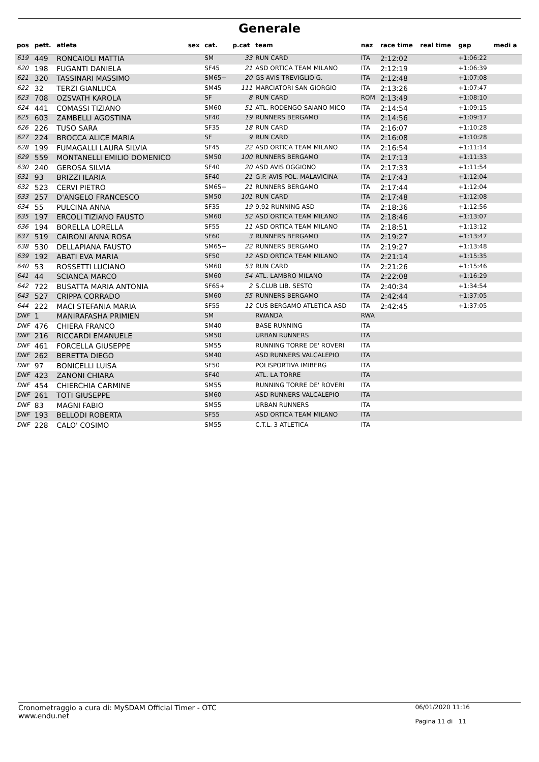Generale
| pos | pett. | atleta | sex | cat. | p.cat | team | naz | race time | real time | gap | medi a |
| --- | --- | --- | --- | --- | --- | --- | --- | --- | --- | --- | --- |
| 619 | 449 | RONCAIOLI MATTIA | | SM | 33 | RUN CARD | ITA | 2:12:02 | | +1:06:22 | |
| 620 | 198 | FUGANTI DANIELA | | SF45 | 21 | ASD ORTICA TEAM MILANO | ITA | 2:12:19 | | +1:06:39 | |
| 621 | 320 | TASSINARI MASSIMO | | SM65+ | 20 | GS AVIS TREVIGLIO G. | ITA | 2:12:48 | | +1:07:08 | |
| 622 | 32 | TERZI GIANLUCA | | SM45 | 111 | MARCIATORI SAN GIORGIO | ITA | 2:13:26 | | +1:07:47 | |
| 623 | 708 | OZSVATH KAROLA | | SF | 8 | RUN CARD | ROM | 2:13:49 | | +1:08:10 | |
| 624 | 441 | COMASSI TIZIANO | | SM60 | 51 | ATL. RODENGO SAIANO MICO | ITA | 2:14:54 | | +1:09:15 | |
| 625 | 603 | ZAMBELLI AGOSTINA | | SF40 | 19 | RUNNERS BERGAMO | ITA | 2:14:56 | | +1:09:17 | |
| 626 | 226 | TUSO SARA | | SF35 | 18 | RUN CARD | ITA | 2:16:07 | | +1:10:28 | |
| 627 | 224 | BROCCA ALICE MARIA | | SF | 9 | RUN CARD | ITA | 2:16:08 | | +1:10:28 | |
| 628 | 199 | FUMAGALLI LAURA SILVIA | | SF45 | 22 | ASD ORTICA TEAM MILANO | ITA | 2:16:54 | | +1:11:14 | |
| 629 | 559 | MONTANELLI EMILIO DOMENICO | | SM50 | 100 | RUNNERS BERGAMO | ITA | 2:17:13 | | +1:11:33 | |
| 630 | 240 | GEROSA SILVIA | | SF40 | 20 | ASD AVIS OGGIONO | ITA | 2:17:33 | | +1:11:54 | |
| 631 | 93 | BRIZZI ILARIA | | SF40 | 21 | G.P. AVIS POL. MALAVICINA | ITA | 2:17:43 | | +1:12:04 | |
| 632 | 523 | CERVI PIETRO | | SM65+ | 21 | RUNNERS BERGAMO | ITA | 2:17:44 | | +1:12:04 | |
| 633 | 257 | D'ANGELO FRANCESCO | | SM50 | 101 | RUN CARD | ITA | 2:17:48 | | +1:12:08 | |
| 634 | 55 | PULCINA ANNA | | SF35 | 19 | 9,92 RUNNING ASD | ITA | 2:18:36 | | +1:12:56 | |
| 635 | 197 | ERCOLI TIZIANO FAUSTO | | SM60 | 52 | ASD ORTICA TEAM MILANO | ITA | 2:18:46 | | +1:13:07 | |
| 636 | 194 | BORELLA LORELLA | | SF55 | 11 | ASD ORTICA TEAM MILANO | ITA | 2:18:51 | | +1:13:12 | |
| 637 | 519 | CAIRONI ANNA ROSA | | SF60 | 3 | RUNNERS BERGAMO | ITA | 2:19:27 | | +1:13:47 | |
| 638 | 530 | DELLAPIANA FAUSTO | | SM65+ | 22 | RUNNERS BERGAMO | ITA | 2:19:27 | | +1:13:48 | |
| 639 | 192 | ABATI EVA MARIA | | SF50 | 12 | ASD ORTICA TEAM MILANO | ITA | 2:21:14 | | +1:15:35 | |
| 640 | 53 | ROSSETTI LUCIANO | | SM60 | 53 | RUN CARD | ITA | 2:21:26 | | +1:15:46 | |
| 641 | 44 | SCIANCA MARCO | | SM60 | 54 | ATL. LAMBRO MILANO | ITA | 2:22:08 | | +1:16:29 | |
| 642 | 722 | BUSATTA MARIA ANTONIA | | SF65+ | 2 | S.CLUB LIB. SESTO | ITA | 2:40:34 | | +1:34:54 | |
| 643 | 527 | CRIPPA CORRADO | | SM60 | 55 | RUNNERS BERGAMO | ITA | 2:42:44 | | +1:37:05 | |
| 644 | 222 | MACI STEFANIA MARIA | | SF55 | 12 | CUS BERGAMO ATLETICA ASD | ITA | 2:42:45 | | +1:37:05 | |
| DNF | 1 | MANIRAFASHA PRIMIEN | | SM | | RWANDA | RWA | | | | |
| DNF | 476 | CHIERA FRANCO | | SM40 | | BASE RUNNING | ITA | | | | |
| DNF | 216 | RICCARDI EMANUELE | | SM50 | | URBAN RUNNERS | ITA | | | | |
| DNF | 461 | FORCELLA GIUSEPPE | | SM55 | | RUNNING TORRE DE' ROVERI | ITA | | | | |
| DNF | 262 | BERETTA DIEGO | | SM40 | | ASD RUNNERS VALCALEPIO | ITA | | | | |
| DNF | 97 | BONICELLI LUISA | | SF50 | | POLISPORTIVA IMIBERG | ITA | | | | |
| DNF | 423 | ZANONI CHIARA | | SF40 | | ATL. LA TORRE | ITA | | | | |
| DNF | 454 | CHIERCHIA CARMINE | | SM55 | | RUNNING TORRE DE' ROVERI | ITA | | | | |
| DNF | 261 | TOTI GIUSEPPE | | SM60 | | ASD RUNNERS VALCALEPIO | ITA | | | | |
| DNF | 83 | MAGNI FABIO | | SM55 | | URBAN RUNNERS | ITA | | | | |
| DNF | 193 | BELLODI ROBERTA | | SF55 | | ASD ORTICA TEAM MILANO | ITA | | | | |
| DNF | 228 | CALO' COSIMO | | SM55 | | C.T.L. 3 ATLETICA | ITA | | | | |
Cronometraggio a cura di: MySDAM Official Timer - OTC
www.endu.net
06/01/2020 11:16
Pagina 11 di 11